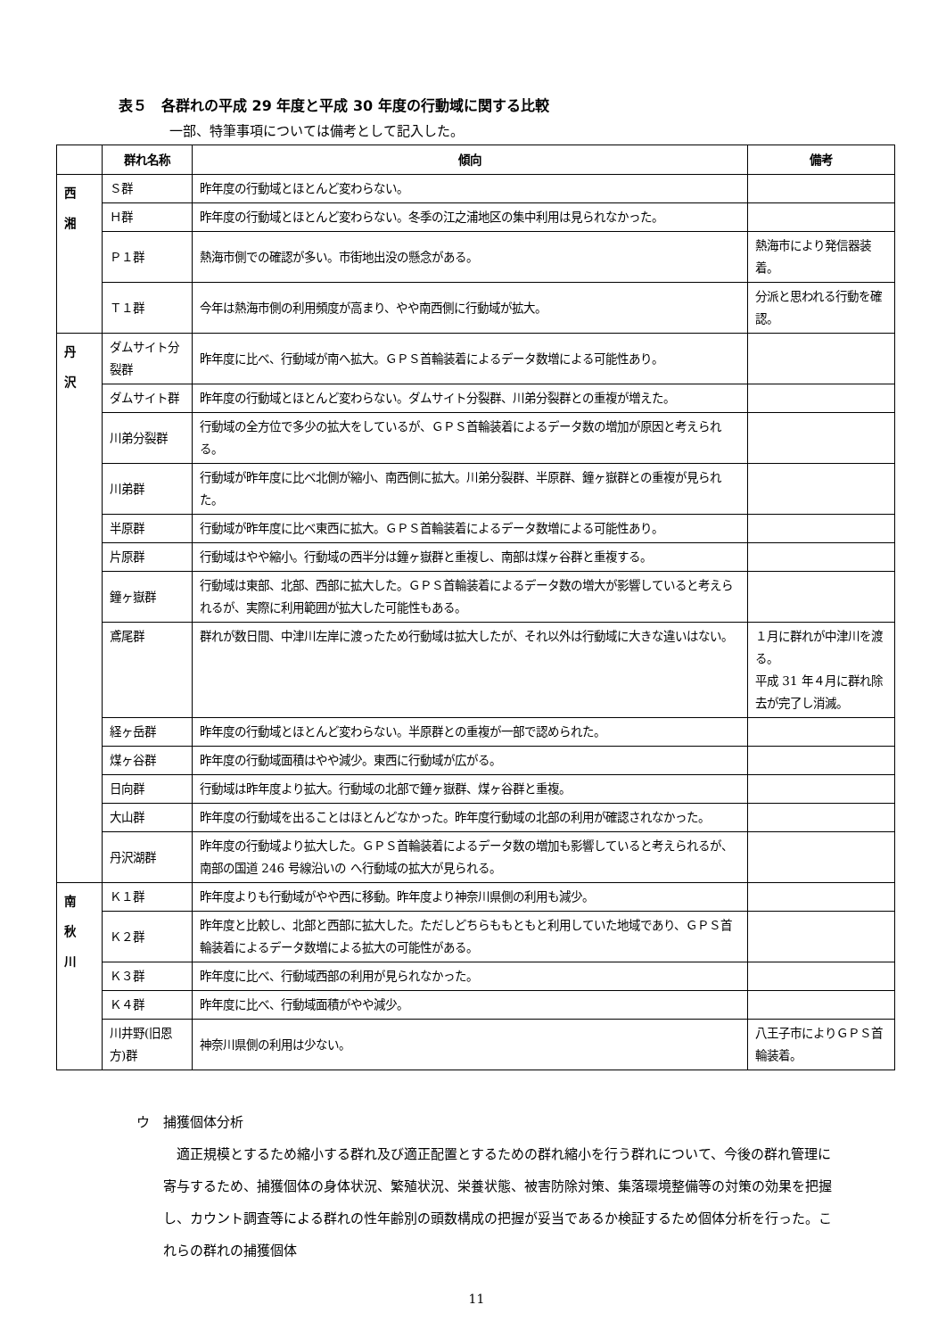表５　各群れの平成 29 年度と平成 30 年度の行動域に関する比較
一部、特筆事項については備考として記入した。
| | 群れ名称 | 傾向 | 備考 |
| --- | --- | --- | --- |
| 西 湘 | Ｓ群 | 昨年度の行動域とほとんど変わらない。 | |
| | Ｈ群 | 昨年度の行動域とほとんど変わらない。冬季の江之浦地区の集中利用は見られなかった。 | |
| | Ｐ１群 | 熱海市側での確認が多い。市街地出没の懸念がある。 | 熱海市により発信器装着。 |
| | Ｔ１群 | 今年は熱海市側の利用頻度が高まり、やや南西側に行動域が拡大。 | 分派と思われる行動を確認。 |
| 丹 沢 | ダムサイト分裂群 | 昨年度に比べ、行動域が南へ拡大。ＧＰＳ首輪装着によるデータ数増による可能性あり。 | |
| | ダムサイト群 | 昨年度の行動域とほとんど変わらない。ダムサイト分裂群、川弟分裂群との重複が増えた。 | |
| | 川弟分裂群 | 行動域の全方位で多少の拡大をしているが、ＧＰＳ首輪装着によるデータ数の増加が原因と考えられる。 | |
| | 川弟群 | 行動域が昨年度に比べ北側が縮小、南西側に拡大。川弟分裂群、半原群、鐘ヶ嶽群との重複が見られた。 | |
| | 半原群 | 行動域が昨年度に比べ東西に拡大。ＧＰＳ首輪装着によるデータ数増による可能性あり。 | |
| | 片原群 | 行動域はやや縮小。行動域の西半分は鐘ヶ嶽群と重複し、南部は煤ヶ谷群と重複する。 | |
| | 鐘ヶ嶽群 | 行動域は東部、北部、西部に拡大した。ＧＰＳ首輪装着によるデータ数の増大が影響していると考えられるが、実際に利用範囲が拡大した可能性もある。 | |
| | 鳶尾群 | 群れが数日間、中津川左岸に渡ったため行動域は拡大したが、それ以外は行動域に大きな違いはない。 | １月に群れが中津川を渡る。 平成 31 年４月に群れ除去が完了し消滅。 |
| | 経ヶ岳群 | 昨年度の行動域とほとんど変わらない。半原群との重複が一部で認められた。 | |
| | 煤ヶ谷群 | 昨年度の行動域面積はやや減少。東西に行動域が広がる。 | |
| | 日向群 | 行動域は昨年度より拡大。行動域の北部で鐘ヶ嶽群、煤ヶ谷群と重複。 | |
| | 大山群 | 昨年度の行動域を出ることはほとんどなかった。昨年度行動域の北部の利用が確認されなかった。 | |
| | 丹沢湖群 | 昨年度の行動域より拡大した。ＧＰＳ首輪装着によるデータ数の増加も影響していると考えられるが、南部の国道 246 号線沿いの へ行動域の拡大が見られる。 | |
| 南 秋 川 | Ｋ１群 | 昨年度よりも行動域がやや西に移動。昨年度より神奈川県側の利用も減少。 | |
| | Ｋ２群 | 昨年度と比較し、北部と西部に拡大した。ただしどちらももともと利用していた地域であり、ＧＰＳ首輪装着によるデータ数増による拡大の可能性がある。 | |
| | Ｋ３群 | 昨年度に比べ、行動域西部の利用が見られなかった。 | |
| | Ｋ４群 | 昨年度に比べ、行動域面積がやや減少。 | |
| | 川井野(旧恩方)群 | 神奈川県側の利用は少ない。 | 八王子市によりＧＰＳ首輪装着。 |
ウ　捕獲個体分析
適正規模とするため縮小する群れ及び適正配置とするための群れ縮小を行う群れについて、今後の群れ管理に寄与するため、捕獲個体の身体状況、繁殖状況、栄養状態、被害防除対策、集落環境整備等の対策の効果を把握し、カウント調査等による群れの性年齢別の頭数構成の把握が妥当であるか検証するため個体分析を行った。これらの群れの捕獲個体
11